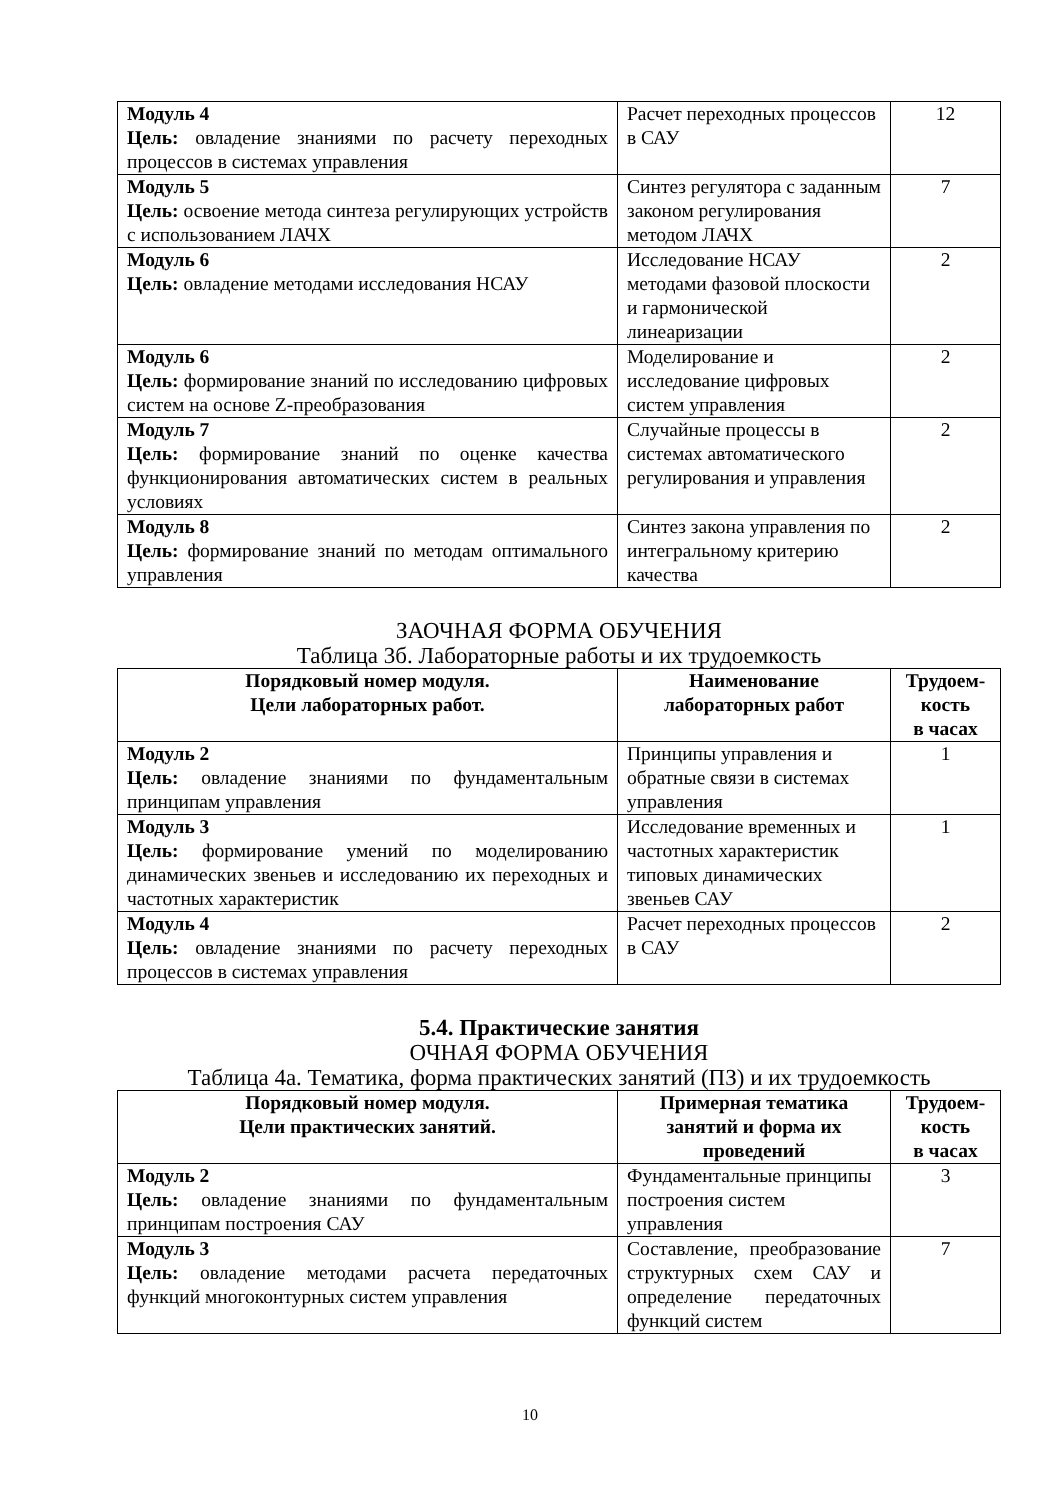| Модуль 4 Цель: овладение знаниями по расчету переходных процессов в системах управления | Расчет переходных процессов в САУ | 12 |
| Модуль 5 Цель: освоение метода синтеза регулирующих устройств с использованием ЛАЧХ | Синтез регулятора с заданным законом регулирования методом ЛАЧХ | 7 |
| Модуль 6 Цель: овладение методами исследования НСАУ | Исследование НСАУ методами фазовой плоскости и гармонической линеаризации | 2 |
| Модуль 6 Цель: формирование знаний по исследованию цифровых систем на основе Z-преобразования | Моделирование и исследование цифровых систем управления | 2 |
| Модуль 7 Цель: формирование знаний по оценке качества функционирования автоматических систем в реальных условиях | Случайные процессы в системах автоматического регулирования и управления | 2 |
| Модуль 8 Цель: формирование знаний по методам оптимального управления | Синтез закона управления по интегральному критерию качества | 2 |
ЗАОЧНАЯ ФОРМА ОБУЧЕНИЯ
Таблица 3б. Лабораторные работы и их трудоемкость
| Порядковый номер модуля. Цели лабораторных работ. | Наименование лабораторных работ | Трудоем- кость в часах |
| --- | --- | --- |
| Модуль 2 Цель: овладение знаниями по фундаментальным принципам управления | Принципы управления и обратные связи в системах управления | 1 |
| Модуль 3 Цель: формирование умений по моделированию динамических звеньев и исследованию их переходных и частотных характеристик | Исследование временных и частотных характеристик типовых динамических звеньев САУ | 1 |
| Модуль 4 Цель: овладение знаниями по расчету переходных процессов в системах управления | Расчет переходных процессов в САУ | 2 |
5.4. Практические занятия
ОЧНАЯ ФОРМА ОБУЧЕНИЯ
Таблица 4а. Тематика, форма практических занятий (ПЗ) и их трудоемкость
| Порядковый номер модуля. Цели практических занятий. | Примерная тематика занятий и форма их проведений | Трудоем- кость в часах |
| --- | --- | --- |
| Модуль 2 Цель: овладение знаниями по фундаментальным принципам построения САУ | Фундаментальные принципы построения систем управления | 3 |
| Модуль 3 Цель: овладение методами расчета передаточных функций многоконтурных систем управления | Составление, преобразование структурных схем САУ и определение передаточных функций систем | 7 |
10